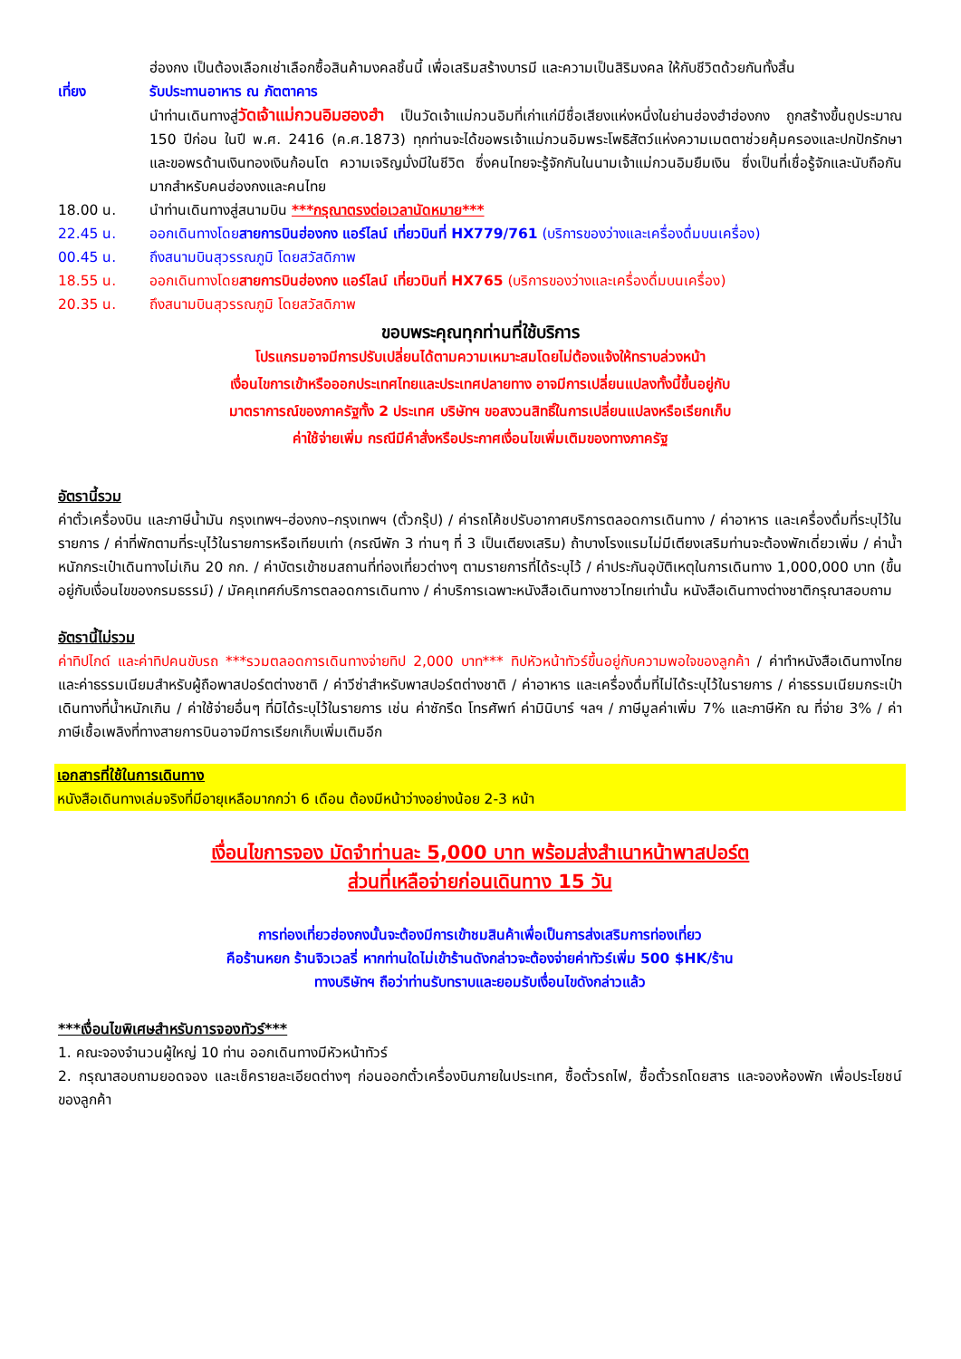ฮ่องกง เป็นต้องเลือกเช่าเลือกซื้อสินค้ามงคลชิ้นนี้ เพื่อเสริมสร้างบารมี และความเป็นสิริมงคล ให้กับชีวิตด้วยกันทั้งสิ้น
เที่ยง รับประทานอาหาร ณ ภัตตาคาร
นำท่านเดินทางสู่วัดเจ้าแม่กวนอิมฮองฮำ เป็นวัดเจ้าแม่กวนอิมที่เก่าแก่มีชื่อเสียงแห่งหนึ่งในย่านฮ่องฮำฮ่องกง ถูกสร้างขึ้นถูประมาณ 150 ปีก่อน ในปี พ.ศ. 2416 (ค.ศ.1873) ทุกท่านจะได้ขอพรเจ้าแม่กวนอิมพระโพธิสัตว์แห่งความเมตตาช่วยคุ้มครองและปกปักรักษา และขอพรด้านเงินทองเงินก้อนโต ความเจริญมั่งมีในชีวิต ซึ่งคนไทยจะรู้จักกันในนามเจ้าแม่กวนอิมยืมเงิน ซึ่งเป็นที่เชื่อรู้จักและนับถือกันมากสำหรับคนฮ่องกงและคนไทย
18.00 น. นำท่านเดินทางสู่สนามบิน ***กรุณาตรงต่อเวลานัดหมาย***
22.45 น. ออกเดินทางโดยสายการบินฮ่องกง แอร์ไลน์ เที่ยวบินที่ HX779/761 (บริการของว่างและเครื่องดื่มบนเครื่อง)
00.45 น. ถึงสนามบินสุวรรณภูมิ โดยสวัสดิภาพ
18.55 น. ออกเดินทางโดยสายการบินฮ่องกง แอร์ไลน์ เที่ยวบินที่ HX765 (บริการของว่างและเครื่องดื่มบนเครื่อง)
20.35 น. ถึงสนามบินสุวรรณภูมิ โดยสวัสดิภาพ
ขอบพระคุณทุกท่านที่ใช้บริการ
โปรแกรมอาจมีการปรับเปลี่ยนได้ตามความเหมาะสมโดยไม่ต้องแจ้งให้ทราบล่วงหน้า
เงื่อนไขการเข้าหรือออกประเทศไทยและประเทศปลายทาง อาจมีการเปลี่ยนแปลงทั้งนี้ขึ้นอยู่กับ
มาตราการณ์ของภาครัฐทั้ง 2 ประเทศ บริษัทฯ ขอสงวนสิทธิ์ในการเปลี่ยนแปลงหรือเรียกเก็บ
ค่าใช้จ่ายเพิ่ม กรณีมีคำสั่งหรือประกาศเงื่อนไขเพิ่มเติมของทางภาครัฐ
อัตรานี้รวม
ค่าตั๋วเครื่องบิน และภาษีน้ำมัน กรุงเทพฯ–ฮ่องกง–กรุงเทพฯ (ตั๋วกรุ๊ป) / ค่ารถโค้ชปรับอากาศบริการตลอดการเดินทาง / ค่าอาหาร และเครื่องดื่มที่ระบุไว้ในรายการ / ค่าที่พักตามที่ระบุไว้ในรายการหรือเทียบเท่า (กรณีพัก 3 ท่านๆ ที่ 3 เป็นเตียงเสริม) ถ้าบางโรงแรมไม่มีเตียงเสริมท่านจะต้องพักเดี่ยวเพิ่ม / ค่าน้ำหนักกระเป๋าเดินทางไม่เกิน 20 กก. / ค่าบัตรเข้าชมสถานที่ท่องเที่ยวต่างๆ ตามรายการที่ได้ระบุไว้ / ค่าประกันอุบัติเหตุในการเดินทาง 1,000,000 บาท (ขึ้นอยู่กับเงื่อนไขของกรมธรรม์) / มัคคุเทศก์บริการตลอดการเดินทาง / ค่าบริการเฉพาะหนังสือเดินทางชาวไทยเท่านั้น หนังสือเดินทางต่างชาติกรุณาสอบถาม
อัตรานี้ไม่รวม
ค่าทิปไกด์ และค่าทิปคนขับรถ ***รวมตลอดการเดินทางจ่ายทิป 2,000 บาท*** ทิปหัวหน้าทัวร์ขึ้นอยู่กับความพอใจของลูกค้า / ค่าทำหนังสือเดินทางไทย และค่าธรรมเนียมสำหรับผู้ถือพาสปอร์ตต่างชาติ / ค่าวีซ่าสำหรับพาสปอร์ตต่างชาติ / ค่าอาหาร และเครื่องดื่มที่ไม่ได้ระบุไว้ในรายการ / ค่าธรรมเนียมกระเป๋าเดินทางที่น้ำหนักเกิน / ค่าใช้จ่ายอื่นๆ ที่มิได้ระบุไว้ในรายการ เช่น ค่าซักรีด โทรศัพท์ ค่ามินิบาร์ ฯลฯ / ภาษีมูลค่าเพิ่ม 7% และภาษีหัก ณ ที่จ่าย 3% / ค่าภาษีเชื้อเพลิงที่ทางสายการบินอาจมีการเรียกเก็บเพิ่มเติมอีก
เอกสารที่ใช้ในการเดินทาง
หนังสือเดินทางเล่มจริงที่มีอายุเหลือมากกว่า 6 เดือน ต้องมีหน้าว่างอย่างน้อย 2-3 หน้า
เงื่อนไขการจอง มัดจำท่านละ 5,000 บาท พร้อมส่งสำเนาหน้าพาสปอร์ต
ส่วนที่เหลือจ่ายก่อนเดินทาง 15 วัน
การท่องเที่ยวฮ่องกงนั้นจะต้องมีการเข้าชมสินค้าเพื่อเป็นการส่งเสริมการท่องเที่ยว
คือร้านหยก ร้านจิวเวลรี่ หากท่านใดไม่เข้าร้านดังกล่าวจะต้องจ่ายค่าทัวร์เพิ่ม 500 $HK/ร้าน
ทางบริษัทฯ ถือว่าท่านรับทราบและยอมรับเงื่อนไขดังกล่าวแล้ว
***เงื่อนไขพิเศษสำหรับการจองทัวร์***
1. คณะจองจำนวนผู้ใหญ่ 10 ท่าน ออกเดินทางมีหัวหน้าทัวร์
2. กรุณาสอบถามยอดจอง และเช็ครายละเอียดต่างๆ ก่อนออกตั๋วเครื่องบินภายในประเทศ, ซื้อตั๋วรถไฟ, ซื้อตั๋วรถโดยสาร และจองห้องพัก เพื่อประโยชน์ของลูกค้า